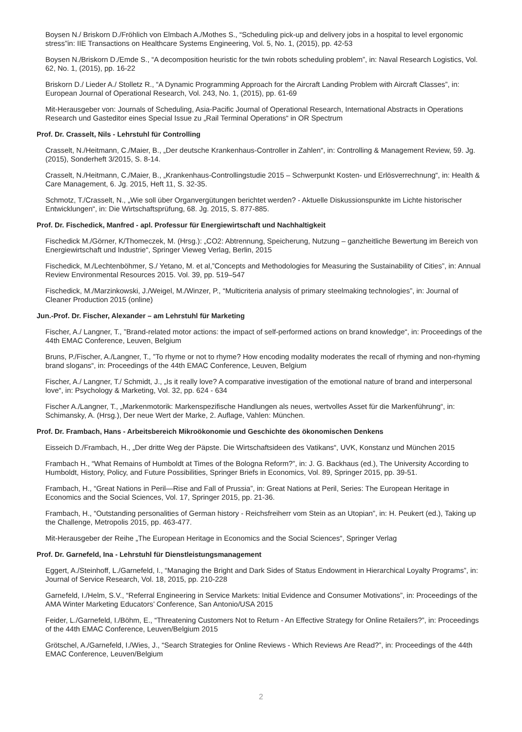Boysen N./ Briskorn D./Fröhlich von Elmbach A./Mothes S., “Scheduling pick-up and delivery jobs in a hospital to level ergonomic stress”in: IIE Transactions on Healthcare Systems Engineering, Vol. 5, No. 1, (2015), pp. 42-53
Boysen N./Briskorn D./Emde S., “A decomposition heuristic for the twin robots scheduling problem”, in: Naval Research Logistics, Vol. 62, No. 1, (2015), pp. 16-22
Briskorn D./ Lieder A./ Stolletz R., “A Dynamic Programming Approach for the Aircraft Landing Problem with Aircraft Classes”, in: European Journal of Operational Research, Vol. 243, No. 1, (2015), pp. 61-69
Mit-Herausgeber von: Journals of Scheduling, Asia-Pacific Journal of Operational Research, International Abstracts in Operations Research und Gasteditor eines Special Issue zu „Rail Terminal Operations“ in OR Spectrum
Prof. Dr. Crasselt, Nils - Lehrstuhl für Controlling
Crasselt, N./Heitmann, C./Maier, B., „Der deutsche Krankenhaus-Controller in Zahlen“, in: Controlling & Management Review, 59. Jg. (2015), Sonderheft 3/2015, S. 8-14.
Crasselt, N./Heitmann, C./Maier, B., „Krankenhaus-Controllingstudie 2015 – Schwerpunkt Kosten- und Erlösverrechnung“, in: Health & Care Management, 6. Jg. 2015, Heft 11, S. 32-35.
Schmotz, T./Crasselt, N., „Wie soll über Organvergütungen berichtet werden? - Aktuelle Diskussionspunkte im Lichte historischer Entwicklungen“, in: Die Wirtschaftsprüfung, 68. Jg. 2015, S. 877-885.
Prof. Dr. Fischedick, Manfred - apl. Professur für Energiewirtschaft und Nachhaltigkeit
Fischedick M./Görner, K/Thomeczek, M. (Hrsg.): „CO2: Abtrennung, Speicherung, Nutzung – ganzheitliche Bewertung im Bereich von Energiewirtschaft und Industrie“, Springer Vieweg Verlag, Berlin, 2015
Fischedick, M./Lechtenböhmer, S./ Yetano, M. et al,”Concepts and Methodologies for Measuring the Sustainability of Cities”, in: Annual Review Environmental Resources 2015. Vol. 39, pp. 519–547
Fischedick, M./Marzinkowski, J./Weigel, M./Winzer, P., “Multicriteria analysis of primary steelmaking technologies”, in: Journal of Cleaner Production 2015 (online)
Jun.-Prof. Dr. Fischer, Alexander – am Lehrstuhl für Marketing
Fischer, A./ Langner, T., ”Brand-related motor actions: the impact of self-performed actions on brand knowledge“, in: Proceedings of the 44th EMAC Conference, Leuven, Belgium
Bruns, P./Fischer, A./Langner, T., ”To rhyme or not to rhyme? How encoding modality moderates the recall of rhyming and non-rhyming brand slogans“, in: Proceedings of the 44th EMAC Conference, Leuven, Belgium
Fischer, A./ Langner, T./ Schmidt, J., „Is it really love? A comparative investigation of the emotional nature of brand and interpersonal love“, in: Psychology & Marketing, Vol. 32, pp. 624 - 634
Fischer A./Langner, T., „Markenmotorik: Markenspezifische Handlungen als neues, wertvolles Asset für die Markenführung“, in: Schimansky, A. (Hrsg.), Der neue Wert der Marke, 2. Auflage, Vahlen: München.
Prof. Dr. Frambach, Hans - Arbeitsbereich Mikroökonomie und Geschichte des ökonomischen Denkens
Eisseich D./Frambach, H., „Der dritte Weg der Päpste. Die Wirtschaftsideen des Vatikans“, UVK, Konstanz und München 2015
Frambach H., “What Remains of Humboldt at Times of the Bologna Reform?”, in: J. G. Backhaus (ed.), The University According to Humboldt, History, Policy, and Future Possibilities, Springer Briefs in Economics, Vol. 89, Springer 2015, pp. 39-51.
Frambach, H., “Great Nations in Peril—Rise and Fall of Prussia”, in: Great Nations at Peril, Series: The European Heritage in Economics and the Social Sciences, Vol. 17, Springer 2015, pp. 21-36.
Frambach, H., “Outstanding personalities of German history - Reichsfreiherr vom Stein as an Utopian”, in: H. Peukert (ed.), Taking up the Challenge, Metropolis 2015, pp. 463-477.
Mit-Herausgeber der Reihe „The European Heritage in Economics and the Social Sciences“, Springer Verlag
Prof. Dr. Garnefeld, Ina - Lehrstuhl für Dienstleistungsmanagement
Eggert, A./Steinhoff, L./Garnefeld, I., “Managing the Bright and Dark Sides of Status Endowment in Hierarchical Loyalty Programs”, in: Journal of Service Research, Vol. 18, 2015, pp. 210-228
Garnefeld, I./Helm, S.V., “Referral Engineering in Service Markets: Initial Evidence and Consumer Motivations”, in: Proceedings of the AMA Winter Marketing Educators’ Conference, San Antonio/USA 2015
Feider, L./Garnefeld, I./Böhm, E., “Threatening Customers Not to Return - An Effective Strategy for Online Retailers?”, in: Proceedings of the 44th EMAC Conference, Leuven/Belgium 2015
Grötschel, A./Garnefeld, I./Wies, J., “Search Strategies for Online Reviews - Which Reviews Are Read?”, in: Proceedings of the 44th EMAC Conference, Leuven/Belgium
2